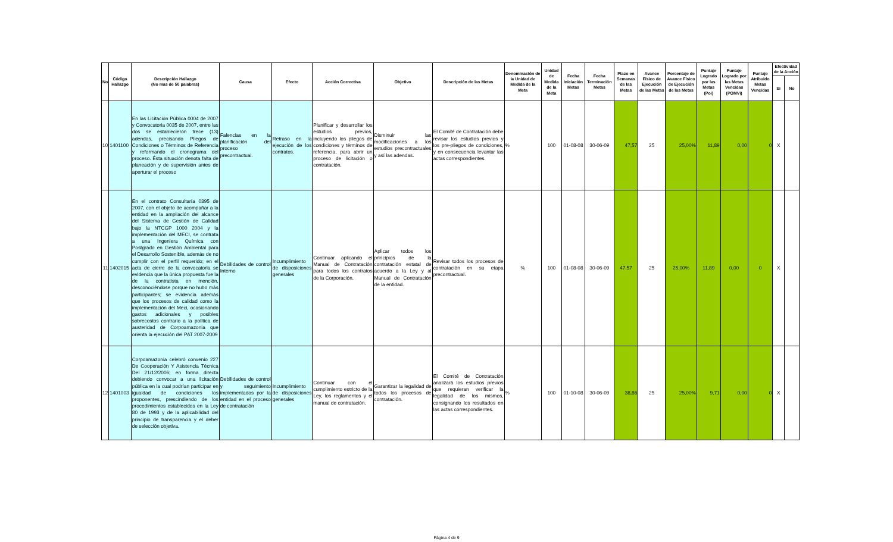| No | Código Hallazgo | Descripción Hallazgo (No mas de 50 palabras) | Causa | Efecto | Acción Correctiva | Objetivo | Descripción de las Metas | Denominación de la Unidad de Medida de la Meta | Unidad de Medida de la Meta | Fecha Iniciación Metas | Fecha Terminación Metas | Plazo en Semanas de las Metas | Avance Físico de Ejecución de las Metas | Porcentaje de Avance Físico de Ejecución de las Metas | Puntaje Logrado por las Metas (Poi) | Puntaje Logrado por las Metas Vencidas (POMVi) | Puntaje Atribuido Metas Vencidas | Efectividad de la Acción | |
| --- | --- | --- | --- | --- | --- | --- | --- | --- | --- | --- | --- | --- | --- | --- | --- | --- | --- | --- | --- |
| | | | | | | | | | | | | | | | | | | Si | No |
| 10 | 1401100 | En las Licitación Pública 0004 de 2007 y Convocatoria 0035 de 2007, entre las dos se establecieron trece (13) adendas, precisando Pliegos de Condiciones o Términos de Referencia y reformando el cronograma del proceso. Ésta situación denota falta de planeación y de supervisión antes de aperturar el proceso | Falencias en la planificación del proceso precontractual. | Retraso en la ejecución de los contratos. | Planificar y desarrollar los estudios previos, incluyendo los pliegos de condiciones y términos de referencia, para abrir un proceso de licitación o contratación. | Disminuir las modificaciones a los estudios precontractuales y así las adendas. | El Comité de Contratación debe revisar los estudios previos y los pre-pliegos de condiciones, y en consecuencia levantar las actas correspondientes. | % | 100 | 01-08-08 | 30-06-09 | 47,57 | 25 | 25,00% | 11,89 | 0,00 | 0 | X | |
| 11 | 1402015 | En el contrato Consultaría 0395 de 2007, con el objeto de acompañar a la entidad en la ampliación del alcance del Sistema de Gestión de Calidad bajo la NTCGP 1000 2004 y la implementación del MECI, se contrata a una Ingeniera Química con Postgrado en Gestión Ambiental para el Desarrollo Sostenible, además de no cumplir con el perfil requerido; en el acta de cierre de la convocatoria se evidencia que la única propuesta fue la de la contratista en mención, desconociéndose porque no hubo más participantes; se evidencia además que los procesos de calidad como la implementación del Meci, ocasionando gastos adicionales y posibles sobrecostos contrario a la política de austeridad de Corpoamazonia que orienta la ejecución del PAT 2007-2009 | Debilidades de control Interno | Incumplimiento de disposiciones generales | Continuar aplicando el Manual de Contratación para todos los contratos de la Corporación. | Aplicar todos los principios de la contratación estatal de acuerdo a la Ley y al Manual de Contratación de la entidad. | Revisar todos los procesos de contratación en su etapa precontractual. | % | 100 | 01-08-08 | 30-06-09 | 47,57 | 25 | 25,00% | 11,89 | 0,00 | 0 | X | |
| 12 | 1401003 | Corpoamazonia celebró convenio 227 De Cooperación Y Asistencia Técnica Del 21/12/2006; en forma directa debiendo convocar a una licitación pública en la cual podrían participar en igualdad de condiciones los proponentes, prescindiendo de los procedimientos establecidos en la Ley 80 de 1993 y de la aplicabilidad del principio de transparencia y el deber de selección objetiva. | Debilidades de control y seguimiento implementados por la entidad en el proceso de contratación | Incumplimiento de disposiciones generales | Continuar con el cumplimiento estricto de la Ley, los reglamentos y el manual de contratación. | Garantizar la legalidad de todos los procesos de contratación. | El Comité de Contratación analizará los estudios previos que requieran verificar la legalidad de los mismos, consignando los resultados en las actas correspondientes. | % | 100 | 01-10-08 | 30-06-09 | 38,86 | 25 | 25,00% | 9,71 | 0,00 | 0 | X | |
Página 4 de 9